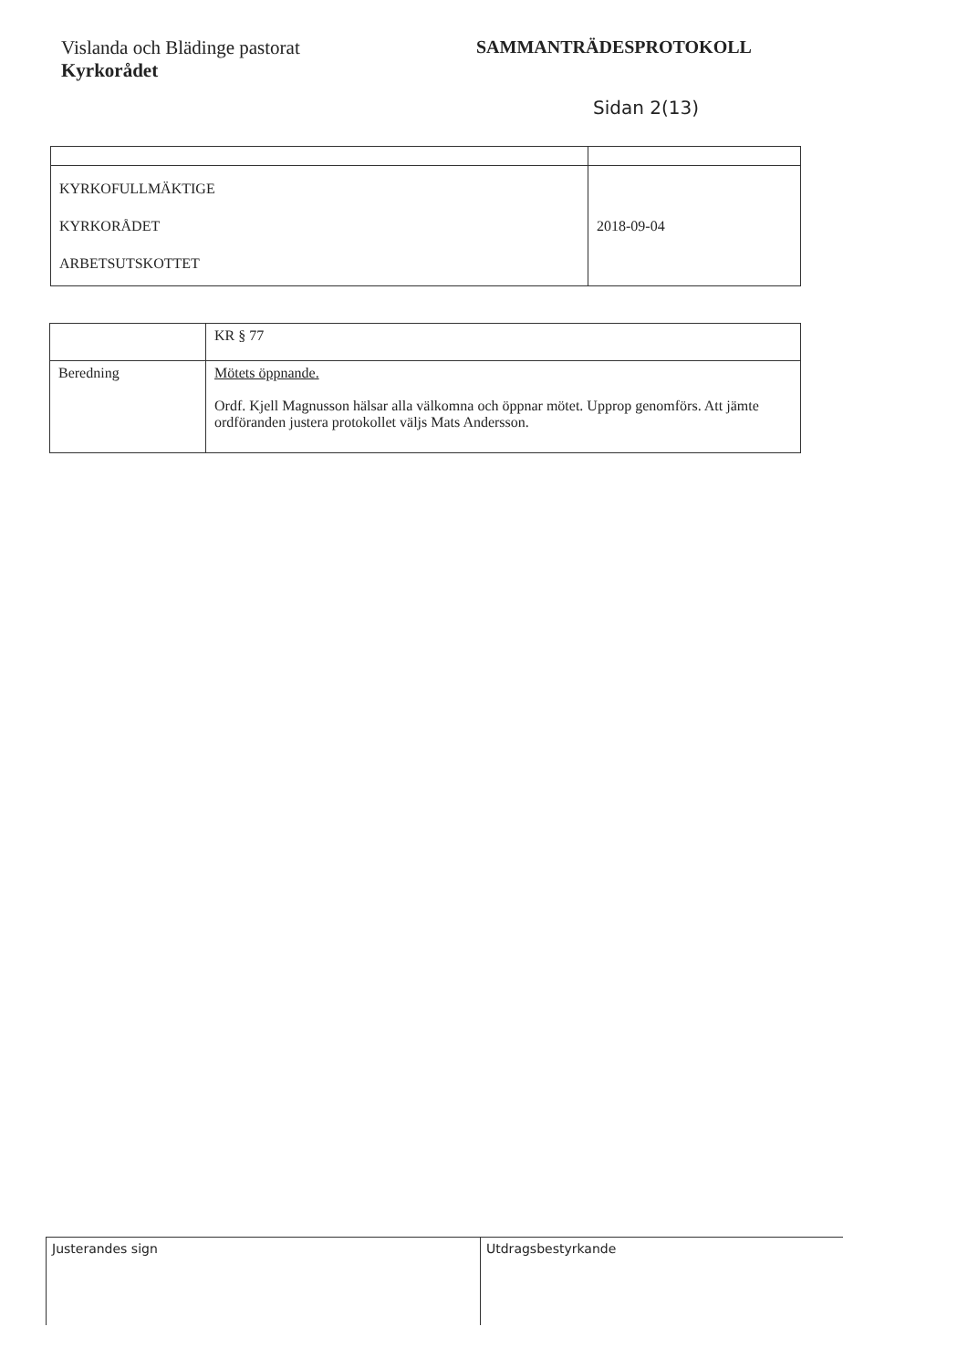Vislanda och Blädinge pastorat
Kyrkorådet
SAMMANTRÄDESPROTOKOLL
Sidan 2(13)
| KYRKOFULLMÄKTIGE KYRKORÅDET ARBETSUTSKOTTET | 2018-09-04 |
| | KR § 77 |
| Beredning | Mötets öppnande. Ordf. Kjell Magnusson hälsar alla välkomna och öppnar mötet. Upprop genomförs. Att jämte ordföranden justera protokollet väljs Mats Andersson. |
Justerandes sign Utdragsbestyrkande